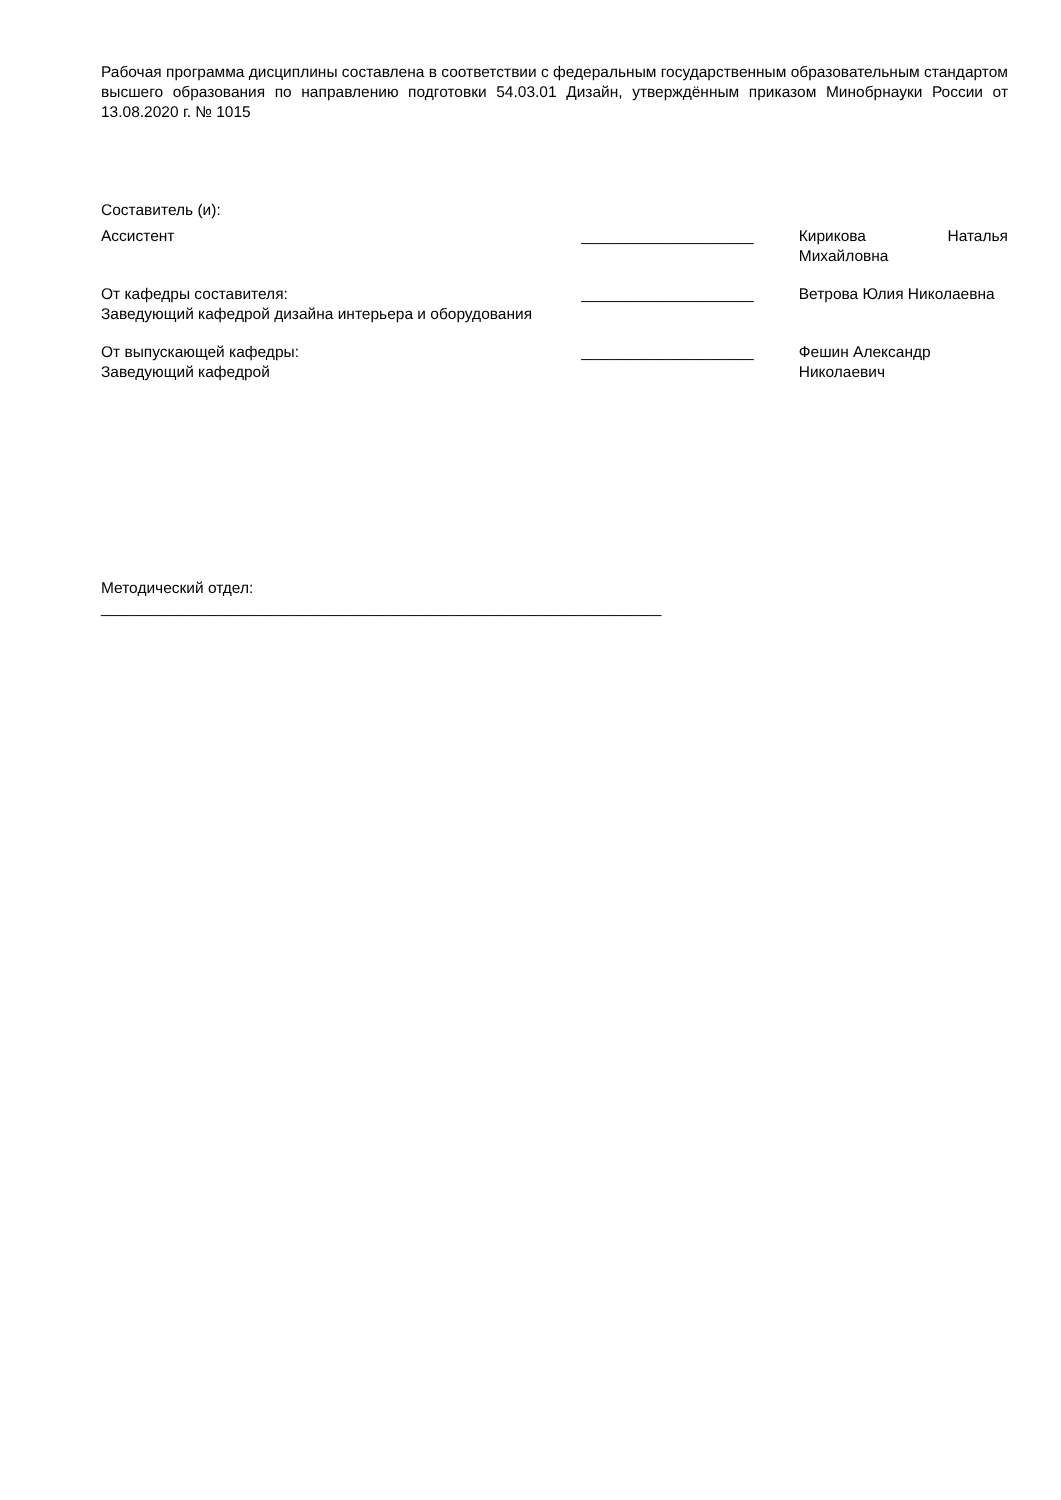Рабочая программа дисциплины составлена в соответствии с федеральным государственным образовательным стандартом высшего образования по направлению подготовки 54.03.01 Дизайн, утверждённым приказом Минобрнауки России от 13.08.2020 г. № 1015
Составитель (и):
Ассистент ____________________ Кирикова Наталья Михайловна
От кафедры составителя:
Заведующий кафедрой дизайна интерьера и оборудования
____________________ Ветрова Юлия Николаевна
От выпускающей кафедры:
Заведующий кафедрой
____________________ Фешин Александр Николаевич
Методический отдел:
_________________________________________________________________